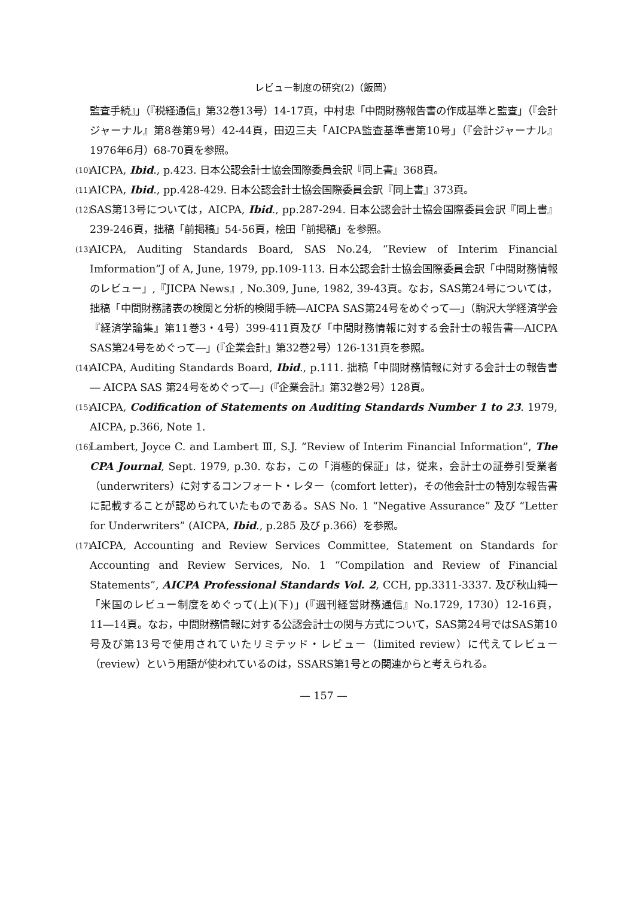レビュー制度の研究(2)（飯岡）
監査手続』」（『税経通信』第32巻13号）14-17頁，中村忠「中間財務報告書の作成基準と監査」（『会計ジャーナル』第8巻第9号）42-44頁，田辺三夫「AICPA監査基準書第10号」（『会計ジャーナル』1976年6月）68-70頁を参照。
(10)
AICPA, Ibid., p.423. 日本公認会計士協会国際委員会訳『同上書』368頁。
(11)
AICPA, Ibid., pp.428-429. 日本公認会計士協会国際委員会訳『同上書』373頁。
(12)
SAS第13号については，AICPA, Ibid., pp.287-294. 日本公認会計士協会国際委員会訳『同上書』239-246頁，拙稿「前掲稿」54-56頁，桧田「前掲稿」を参照。
(13)
AICPA, Auditing Standards Board, SAS No.24, “Review of Interim Financial Imformation”J of A, June, 1979, pp.109-113. 日本公認会計士協会国際委員会訳「中間財務情報のレビュー」,『JICPA News』, No.309, June, 1982, 39-43頁。なお，SAS第24号については，拙稿「中間財務諸表の検閲と分析的検閲手続―AICPA SAS第24号をめぐって―」（駒沢大学経済学会『経済学論集』第11巻3・4号）399-411頁及び「中間財務情報に対する会計士の報告書―AICPA SAS第24号をめぐって―」(『企業会計』第32巻2号）126-131頁を参照。
(14)
AICPA, Auditing Standards Board, Ibid., p.111. 拙稿「中間財務情報に対する会計士の報告書― AICPA SAS 第24号をめぐって―」(『企業会計』第32巻2号）128頁。
(15)
AICPA, Codification of Statements on Auditing Standards Number 1 to 23. 1979, AICPA, p.366, Note 1.
(16)
Lambert, Joyce C. and Lambert Ⅲ, S.J. “Review of Interim Financial Information”, The CPA Journal, Sept. 1979, p.30. なお，この「消極的保証」は，従来，会計士の証券引受業者（underwriters）に対するコンフォート・レター（comfort letter)，その他会計士の特別な報告書に記載することが認められていたものである。SAS No. 1 “Negative Assurance” 及び “Letter for Underwriters” (AICPA, Ibid., p.285 及び p.366）を参照。
(17)
AICPA, Accounting and Review Services Committee, Statement on Standards for Accounting and Review Services, No. 1 “Compilation and Review of Financial Statements”, AICPA Professional Standards Vol. 2, CCH, pp.3311-3337. 及び秋山純一「米国のレビュー制度をめぐって(上)(下)」(『週刊経営財務通信』No.1729, 1730）12-16頁，11―14頁。なお，中間財務情報に対する公認会計士の関与方式について，SAS第24号ではSAS第10号及び第13号で使用されていたリミテッド・レビュー（limited review）に代えてレビュー（review）という用語が使われているのは，SSARS第1号との関連からと考えられる。
— 157 —